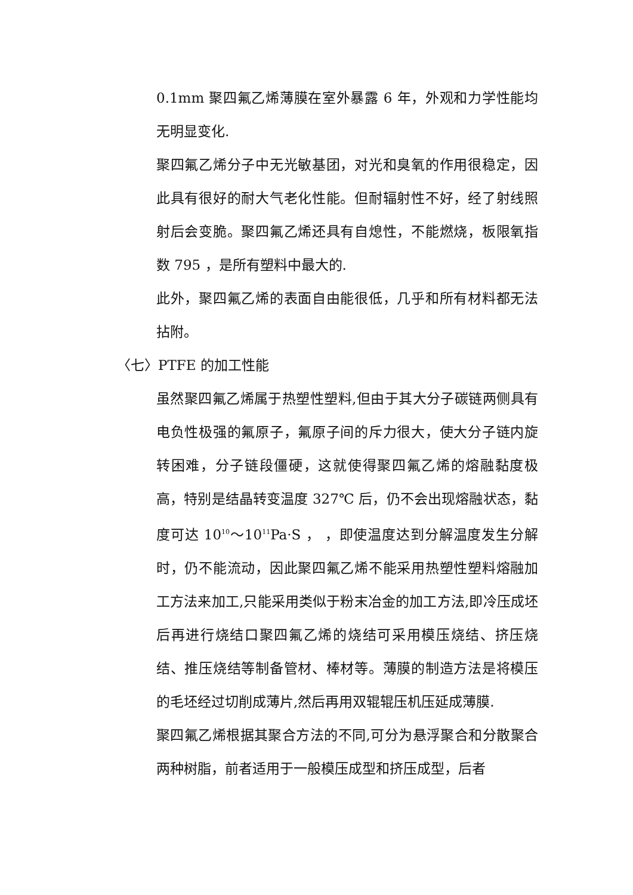0.1mm 聚四氟乙烯薄膜在室外暴露 6 年，外观和力学性能均无明显变化.
聚四氟乙烯分子中无光敏基团，对光和臭氧的作用很稳定，因此具有很好的耐大气老化性能。但耐辐射性不好，经了射线照射后会变脆。聚四氟乙烯还具有自熄性，不能燃烧，板限氧指数 795 ，是所有塑料中最大的.
此外，聚四氟乙烯的表面自由能很低，几乎和所有材料都无法拈附。
〈七〉PTFE 的加工性能
虽然聚四氟乙烯属于热塑性塑料,但由于其大分子碳链两侧具有电负性极强的氟原子，氟原子间的斥力很大，使大分子链内旋转困难，分子链段僵硬，这就使得聚四氟乙烯的熔融黏度极高，特别是结晶转变温度 327℃ 后，仍不会出现熔融状态，黏度可达 10<sup>10</sup>～10<sup>11</sup>Pa·S ， ，即使温度达到分解温度发生分解时，仍不能流动，因此聚四氟乙烯不能采用热塑性塑料熔融加工方法来加工,只能采用类似于粉末冶金的加工方法,即冷压成坯后再进行烧结口聚四氟乙烯的烧结可采用模压烧结、挤压烧结、推压烧结等制备管材、棒材等。薄膜的制造方法是将模压的毛坯经过切削成薄片,然后再用双辊辊压机压延成薄膜.
聚四氟乙烯根据其聚合方法的不同,可分为悬浮聚合和分散聚合两种树脂，前者适用于一般模压成型和挤压成型，后者